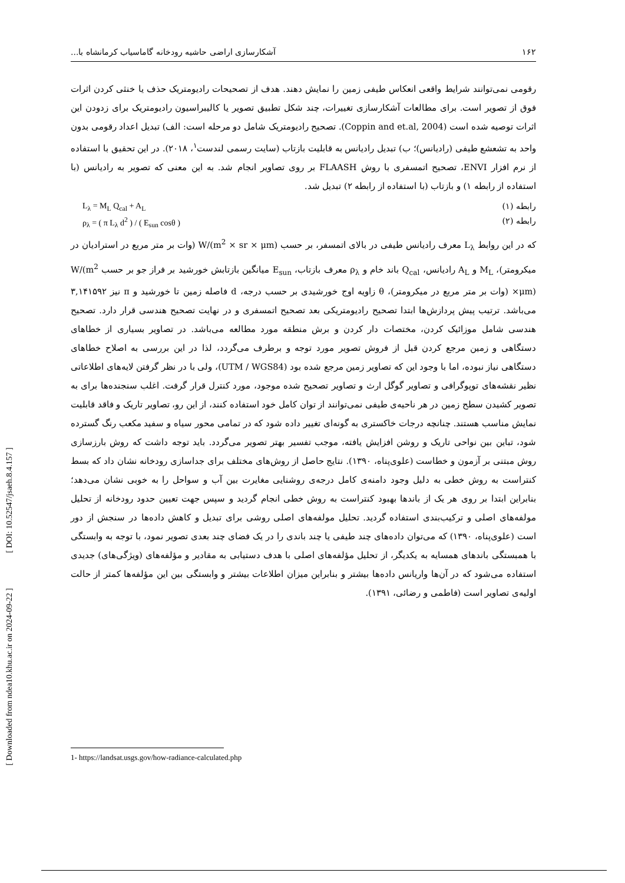[ DOI: 10.52547/jsaeh.8.4.157 ]
[ Downloaded from ndea10.khu.ac.ir on 2024-09-22 ]
۱۶۲ آشکارسازی اراضی حاشیه رودخانه گاماسیاب کرمانشاه با...
رقومی نمی‌توانند شرایط واقعی انعکاس طیفی زمین را نمایش دهند. هدف از تصحیحات رادیومتریک حذف یا خنثی کردن اثرات فوق از تصویر است. برای مطالعات آشکارسازی تغییرات، چند شکل تطبیق تصویر یا کالیبراسیون رادیومتریک برای زدودن این اثرات توصیه شده است (Coppin and et.al, 2004). تصحیح رادیومتریک شامل دو مرحله است: الف) تبدیل اعداد رقومی بدون واحد به تشعشع طیفی (رادیانس)؛ ب) تبدیل رادیانس به قابلیت بازتاب (سایت رسمی لندست<sup>۱</sup>، ۲۰۱۸). در این تحقیق با استفاده از نرم افزار ENVI، تصحیح اتمسفری با روش FLAASH بر روی تصاویر انجام شد. به این معنی که تصویر به رادیانس (با استفاده از رابطه ۱) و بازتاب (با استفاده از رابطه ۲) تبدیل شد.
رابطه (۱) L<sub>λ</sub> = M<sub>L</sub> Q<sub>cal</sub> + A<sub>L</sub>
رابطه (۲) ρ<sub>λ</sub> = ( π L<sub>λ</sub> d<sup>2</sup> ) / ( E<sub>sun</sub> cosθ )
که در این روابط L<sub>λ</sub> معرف رادیانس طیفی در بالای اتمسفر، بر حسب W/(m<sup>2</sup> × sr × μm) (وات بر متر مربع در استرادیان در میکرومتر)، M<sub>L</sub> و A<sub>L</sub> رادیانس، Q<sub>cal</sub> باند خام و ρ<sub>λ</sub> معرف بازتاب، E<sub>sun</sub> میانگین بازتابش خورشید بر فراز جو بر حسب W/(m<sup>2</sup> ×μm) (وات بر متر مربع در میکرومتر)، θ زاویه اوج خورشیدی بر حسب درجه، d فاصله زمین تا خورشید و π نیز ۳,۱۴۱۵۹۲ می‌باشد. ترتیب پیش پردازش‌ها ابتدا تصحیح رادیومتریکی بعد تصحیح اتمسفری و در نهایت تصحیح هندسی قرار دارد. تصحیح هندسی شامل موزائیک کردن، مختصات دار کردن و برش منطقه مورد مطالعه می‌باشد. در تصاویر بسیاری از خطاهای دستگاهی و زمین مرجع کردن قبل از فروش تصویر مورد توجه و برطرف می‌گردد، لذا در این بررسی به اصلاح خطاهای دستگاهی نیاز نبوده، اما با وجود این که تصاویر زمین مرجع شده بود (UTM / WGS84)، ولی با در نظر گرفتن لایه‌های اطلاعاتی نظیر نقشه‌های توپوگرافی و تصاویر گوگل ارث و تصاویر تصحیح شده موجود، مورد کنترل قرار گرفت. اغلب سنجنده‌ها برای به تصویر کشیدن سطح زمین در هر ناحیه‌ی طیفی نمی‌توانند از توان کامل خود استفاده کنند، از این رو، تصاویر تاریک و فاقد قابلیت نمایش مناسب هستند. چنانچه درجات خاکستری به گونه‌ای تغییر داده شود که در تمامی محور سیاه و سفید مکعب رنگ گسترده شود، تباین بین نواحی تاریک و روشن افزایش یافته، موجب تفسیر بهتر تصویر می‌گردد. باید توجه داشت که روش بارزسازی روش مبتنی بر آزمون و خطاست (علوی‌پناه، ۱۳۹۰). نتایج حاصل از روش‌های مختلف برای جداسازی رودخانه نشان داد که بسط کنتراست به روش خطی به دلیل وجود دامنه‌ی کامل درجه‌ی روشنایی مغایرت بین آب و سواحل را به خوبی نشان می‌دهد؛ بنابراین ابتدا بر روی هر یک از باندها بهبود کنتراست به روش خطی انجام گردید و سپس جهت تعیین حدود رودخانه از تحلیل مولفه‌های اصلی و ترکیب‌بندی استفاده گردید. تحلیل مولفه‌های اصلی روشی برای تبدیل و کاهش داده‌ها در سنجش از دور است (علوی‌پناه، ۱۳۹۰) که می‌توان داده‌های چند طیفی یا چند باندی را در یک فضای چند بعدی تصویر نمود، با توجه به وابستگی با همبستگی باندهای همسایه به یکدیگر، از تحلیل مؤلفه‌های اصلی با هدف دستیابی به مقادیر و مؤلفه‌های (ویژگی‌های) جدیدی استفاده می‌شود که در آن‌ها واریانس داده‌ها بیشتر و بنابراین میزان اطلاعات بیشتر و وابستگی بین این مؤلفه‌ها کمتر از حالت اولیه‌ی تصاویر است (فاطمی و رضائی، ۱۳۹۱).
1- https://landsat.usgs.gov/how-radiance-calculated.php